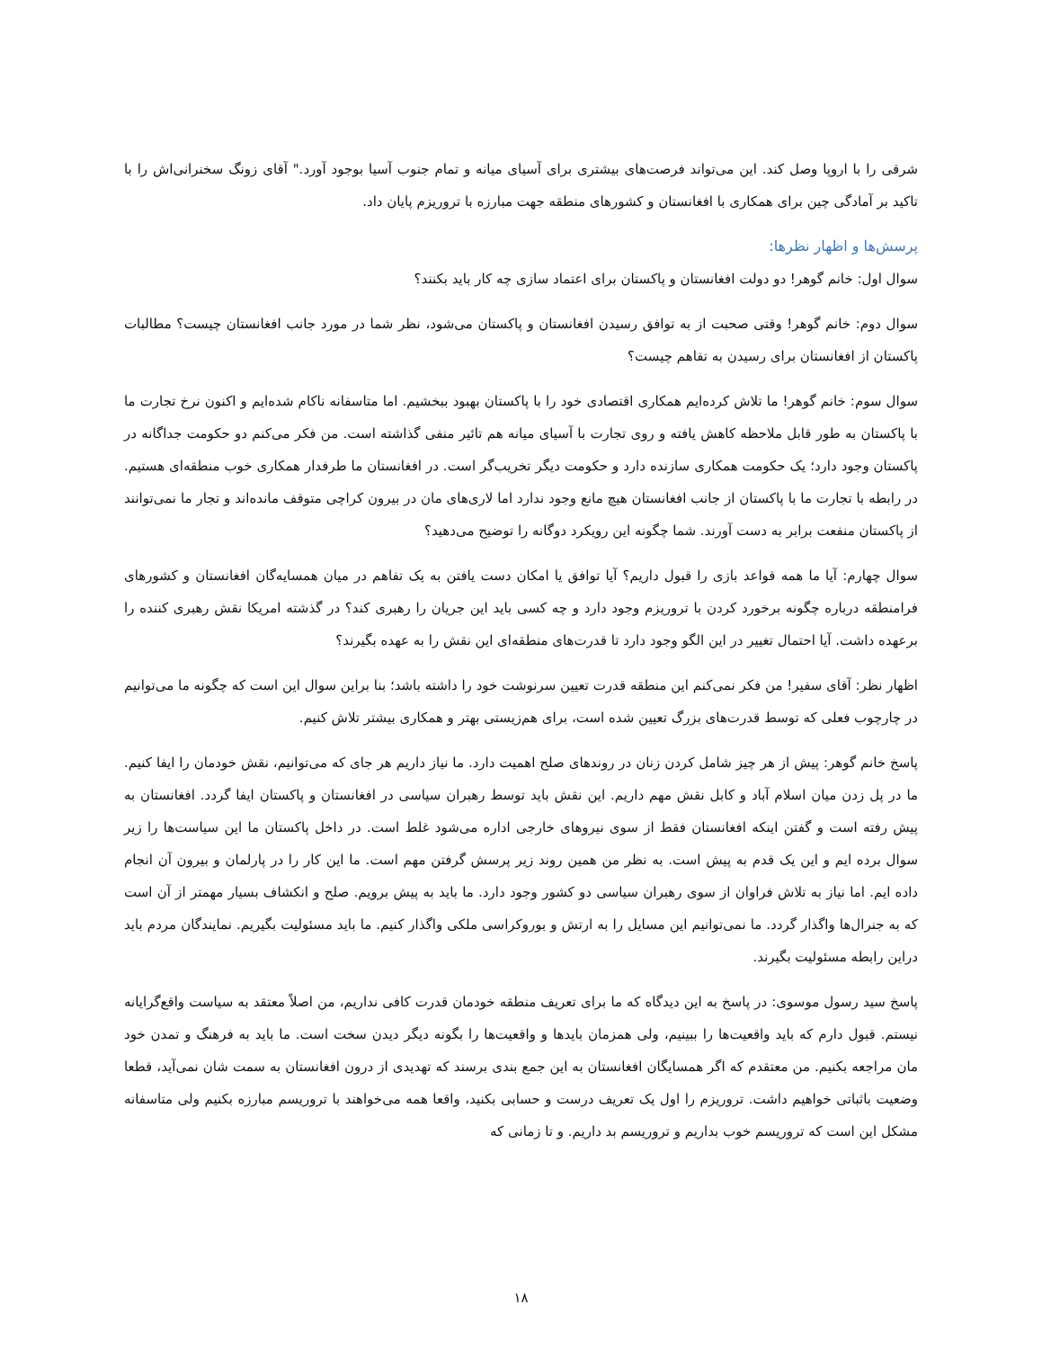شرقی را با اروپا وصل کند. این می‌تواند فرصت‌های بیشتری برای آسیای میانه و تمام جنوب آسیا بوجود آورد." آقای زونگ سخنرانی‌اش را با تاکید بر آمادگی چین برای همکاری با افغانستان و کشورهای منطقه جهت مبارزه با تروریزم پایان داد.
پرسش‌ها و اظهار نظرها:
سوال اول: خانم گوهر! دو دولت افغانستان و پاکستان برای اعتماد سازی چه کار باید بکنند؟
سوال دوم: خانم گوهر! وقتی صحبت از به توافق رسیدن افغانستان و پاکستان می‌شود، نظر شما در مورد جانب افغانستان چیست؟ مطالبات پاکستان از افغانستان برای رسیدن به تفاهم چیست؟
سوال سوم: خانم گوهر! ما تلاش کرده‌ایم همکاری اقتصادی خود را با پاکستان بهبود ببخشیم. اما متاسفانه ناکام شده‌ایم و اکنون نرخ تجارت ما با پاکستان به طور قابل ملاحظه کاهش یافته و روی تجارت با آسیای میانه هم تائیر منفی گذاشته است. من فکر می‌کنم دو حکومت جداگانه در پاکستان وجود دارد؛ یک حکومت همکاری سازنده دارد و حکومت دیگر تخریب‌گر است. در افغانستان ما طرفدار همکاری خوب منطقه‌ای هستیم. در رابطه با تجارت ما با پاکستان از جانب افغانستان هیچ مانع وجود ندارد اما لاری‌های مان در بیرون کراچی متوقف مانده‌اند و تجار ما نمی‌توانند از پاکستان منفعت برابر به دست آورند. شما چگونه این رویکرد دوگانه را توضیح می‌دهید؟
سوال چهارم: آیا ما همه قواعد بازی را قبول داریم؟ آیا توافق یا امکان دست یافتن به یک تفاهم در میان همسایه‌گان افغانستان و کشورهای فرامنطقه درباره چگونه برخورد کردن با تروریزم وجود دارد و چه کسی باید این جریان را رهبری کند؟ در گذشته امریکا نقش رهبری کننده را برعهده داشت. آیا احتمال تغییر در این الگو وجود دارد تا قدرت‌های منطقه‌ای این نقش را به عهده بگیرند؟
اظهار نظر: آقای سفیر! من فکر نمی‌کنم این منطقه قدرت تعیین سرنوشت خود را داشته باشد؛ بنا براین سوال این است که چگونه ما می‌توانیم در چارچوب فعلی که توسط قدرت‌های بزرگ تعیین شده است، برای هم‌زیستی بهتر و همکاری بیشتر تلاش کنیم.
پاسخ خانم گوهر: پیش از هر چیز شامل کردن زنان در روندهای صلح اهمیت دارد. ما نیاز داریم هر جای که می‌توانیم، نقش خودمان را ایفا کنیم. ما در پل زدن میان اسلام آباد و کابل نقش مهم داریم. این نقش باید توسط رهبران سیاسی در افغانستان و پاکستان ایفا گردد. افغانستان به پیش رفته است و گفتن اینکه افغانستان فقط از سوی نیروهای خارجی اداره می‌شود غلط است. در داخل پاکستان ما این سیاست‌ها را زیر سوال برده ایم و این یک قدم به پیش است. به نظر من همین روند زیر پرسش گرفتن مهم است. ما این کار را در پارلمان و بیرون آن انجام داده ایم. اما نیاز به تلاش فراوان از سوی رهبران سیاسی دو کشور وجود دارد. ما باید به پیش برویم. صلح و انکشاف بسیار مهمتر از آن است که به جنرال‌ها واگذار گردد. ما نمی‌توانیم این مسایل را به ارتش و بوروکراسی ملکی واگذار کنیم. ما باید مسئولیت بگیریم. نمایندگان مردم باید دراین رابطه مسئولیت بگیرند.
پاسخ سید رسول موسوی: در پاسخ به این دیدگاه که ما برای تعریف منطقه خودمان قدرت کافی نداریم، من اصلاً معتقد به سیاست واقع‌گرایانه نیستم. قبول دارم که باید واقعیت‌ها را ببینیم، ولی همزمان بایدها و واقعیت‌ها را بگونه دیگر دیدن سخت است. ما باید به فرهنگ و تمدن خود مان مراجعه بکنیم. من معتقدم که اگر همسایگان افغانستان به این جمع بندی برسند که تهدیدی از درون افغانستان به سمت شان نمی‌آید، قطعا وضعیت باثباتی خواهیم داشت. تروریزم را اول یک تعریف درست و حسابی بکنید، واقعا همه می‌خواهند با تروریسم مبارزه بکنیم ولی متاسفانه مشکل این است که تروریسم خوب بداریم و تروریسم بد داریم. و تا زمانی که
۱۸